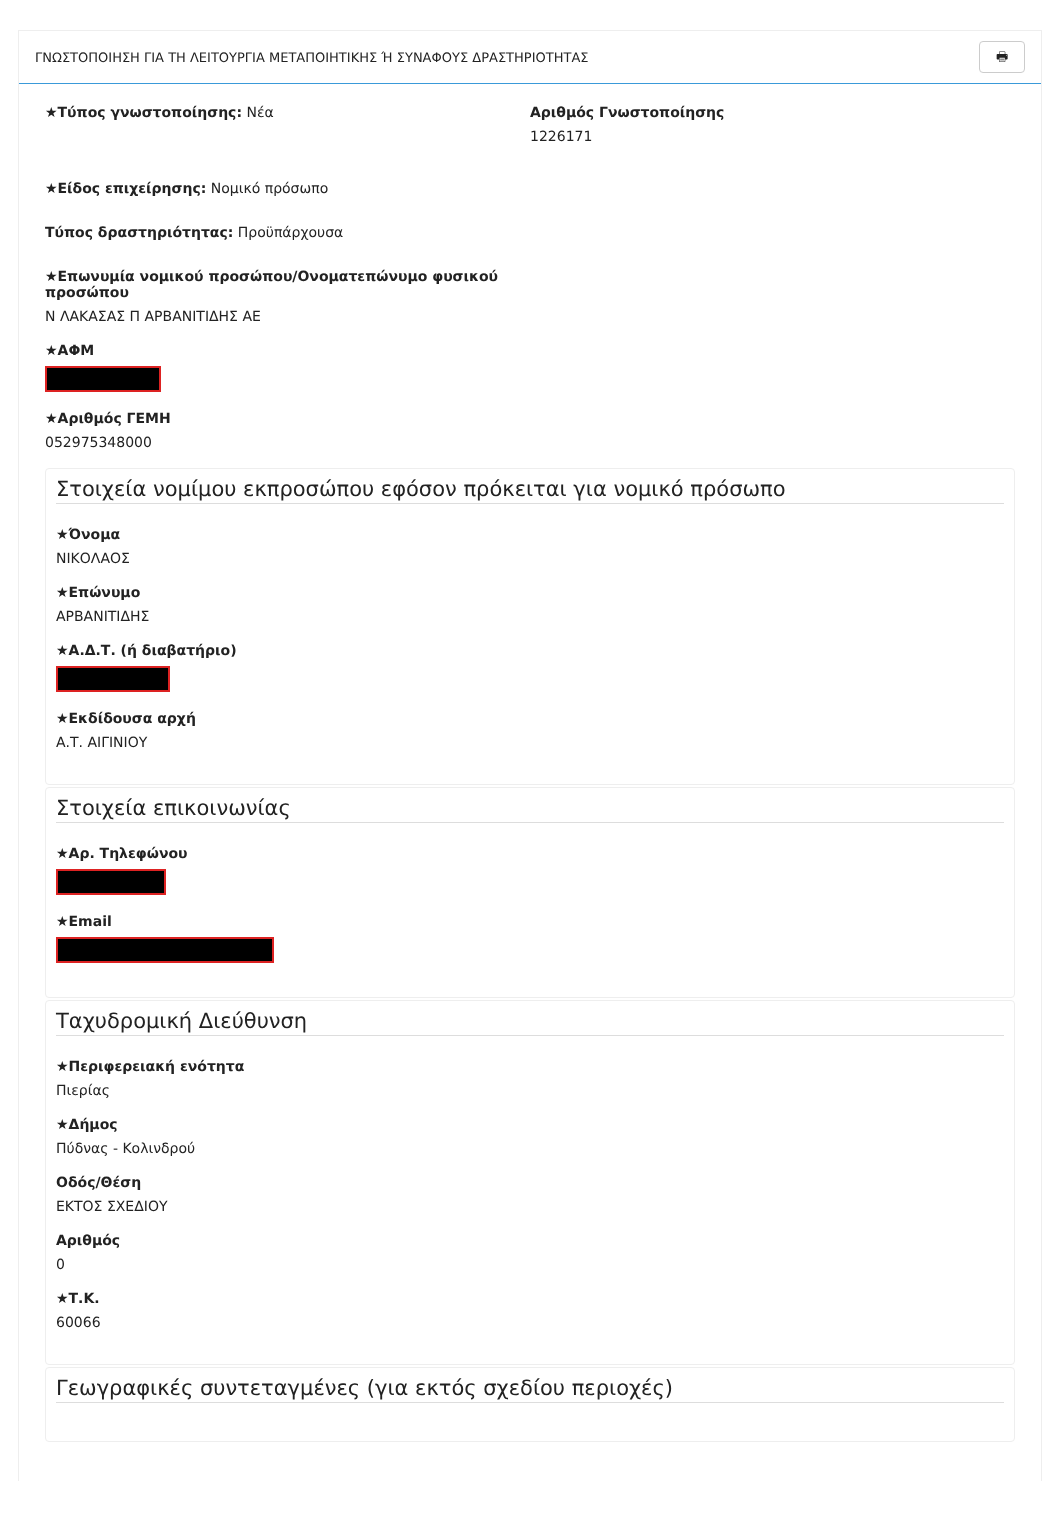ΓΝΩΣΤΟΠΟΙΗΣΗ ΓΙΑ ΤΗ ΛΕΙΤΟΥΡΓΙΑ ΜΕΤΑΠΟΙΗΤΙΚΗΣ Ή ΣΥΝΑΦΟΥΣ ΔΡΑΣΤΗΡΙΟΤΗΤΑΣ 🖶
★Τύπος γνωστοποίησης: Νέα Αριθμός Γνωστοποίησης
1226171
★Είδος επιχείρησης: Νομικό πρόσωπο
Τύπος δραστηριότητας: Προϋπάρχουσα
★Επωνυμία νομικού προσώπου/Ονοματεπώνυμο φυσικού προσώπου
Ν ΛΑΚΑΣΑΣ Π ΑΡΒΑΝΙΤΙΔΗΣ ΑΕ
★ΑΦΜ
★Αριθμός ΓΕΜΗ
052975348000
Στοιχεία νομίμου εκπροσώπου εφόσον πρόκειται για νομικό πρόσωπο
★Όνομα
ΝΙΚΟΛΑΟΣ
★Επώνυμο
ΑΡΒΑΝΙΤΙΔΗΣ
★Α.Δ.Τ. (ή διαβατήριο)
★Εκδίδουσα αρχή
Α.Τ. ΑΙΓΙΝΙΟΥ
Στοιχεία επικοινωνίας
★Αρ. Τηλεφώνου
★Email
Ταχυδρομική Διεύθυνση
★Περιφερειακή ενότητα
Πιερίας
★Δήμος
Πύδνας - Κολινδρού
Οδός/Θέση
ΕΚΤΟΣ ΣΧΕΔΙΟΥ
Αριθμός
0
★Τ.Κ.
60066
Γεωγραφικές συντεταγμένες (για εκτός σχεδίου περιοχές)